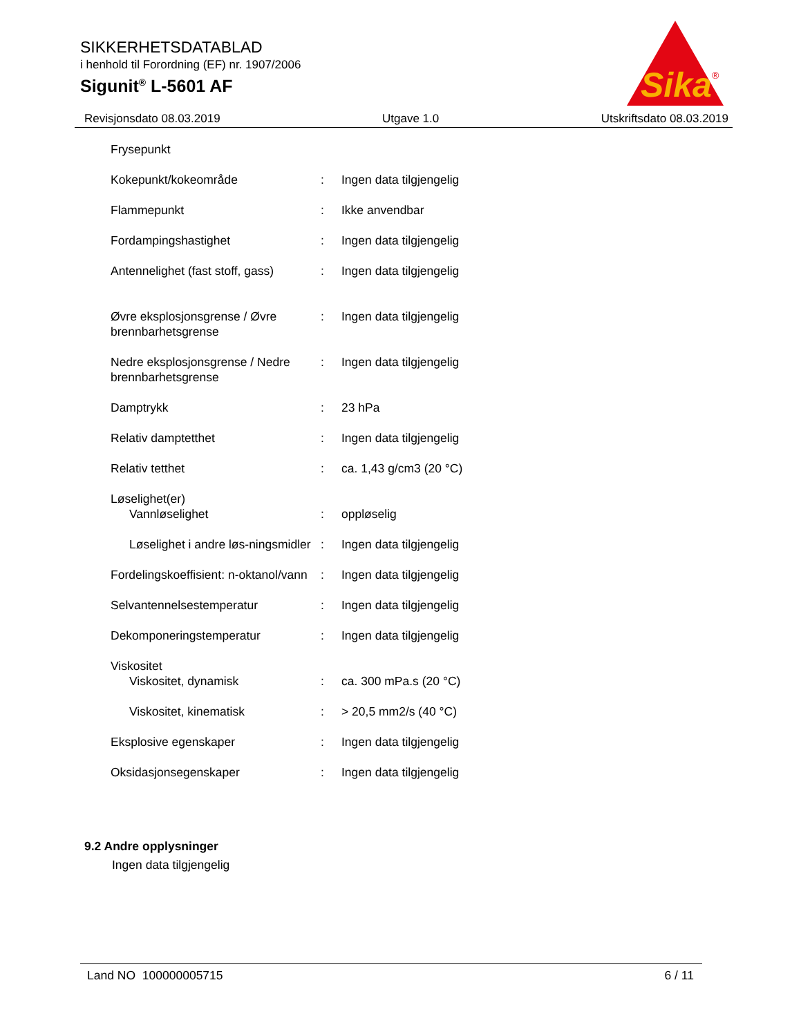SIKKERHETSDATABLAD
i henhold til Forordning (EF) nr. 1907/2006
Sigunit<sup>®</sup> L-5601 AF
Sika
®
Revisjonsdato 08.03.2019 Utgave 1.0 Utskriftsdato 08.03.2019
| Frysepunkt | | |
| Kokepunkt/kokeområde | : | Ingen data tilgjengelig |
| Flammepunkt | : | Ikke anvendbar |
| Fordampingshastighet | : | Ingen data tilgjengelig |
| Antennelighet (fast stoff, gass) | : | Ingen data tilgjengelig |
| Øvre eksplosjonsgrense / Øvre brennbarhetsgrense | : | Ingen data tilgjengelig |
| Nedre eksplosjonsgrense / Nedre brennbarhetsgrense | : | Ingen data tilgjengelig |
| Damptrykk | : | 23 hPa |
| Relativ damptetthet | : | Ingen data tilgjengelig |
| Relativ tetthet | : | ca. 1,43 g/cm3 (20 °C) |
| Løselighet(er) | | |
| Vannløselighet | : | oppløselig |
| Løselighet i andre løs-ningsmidler | : | Ingen data tilgjengelig |
| Fordelingskoeffisient: n-oktanol/vann | : | Ingen data tilgjengelig |
| Selvantennelsestemperatur | : | Ingen data tilgjengelig |
| Dekomponeringstemperatur | : | Ingen data tilgjengelig |
| Viskositet | | |
| Viskositet, dynamisk | : | ca. 300 mPa.s (20 °C) |
| Viskositet, kinematisk | : | > 20,5 mm2/s (40 °C) |
| Eksplosive egenskaper | : | Ingen data tilgjengelig |
| Oksidasjonsegenskaper | : | Ingen data tilgjengelig |
9.2 Andre opplysninger
Ingen data tilgjengelig
Land NO 100000005715 6 / 11